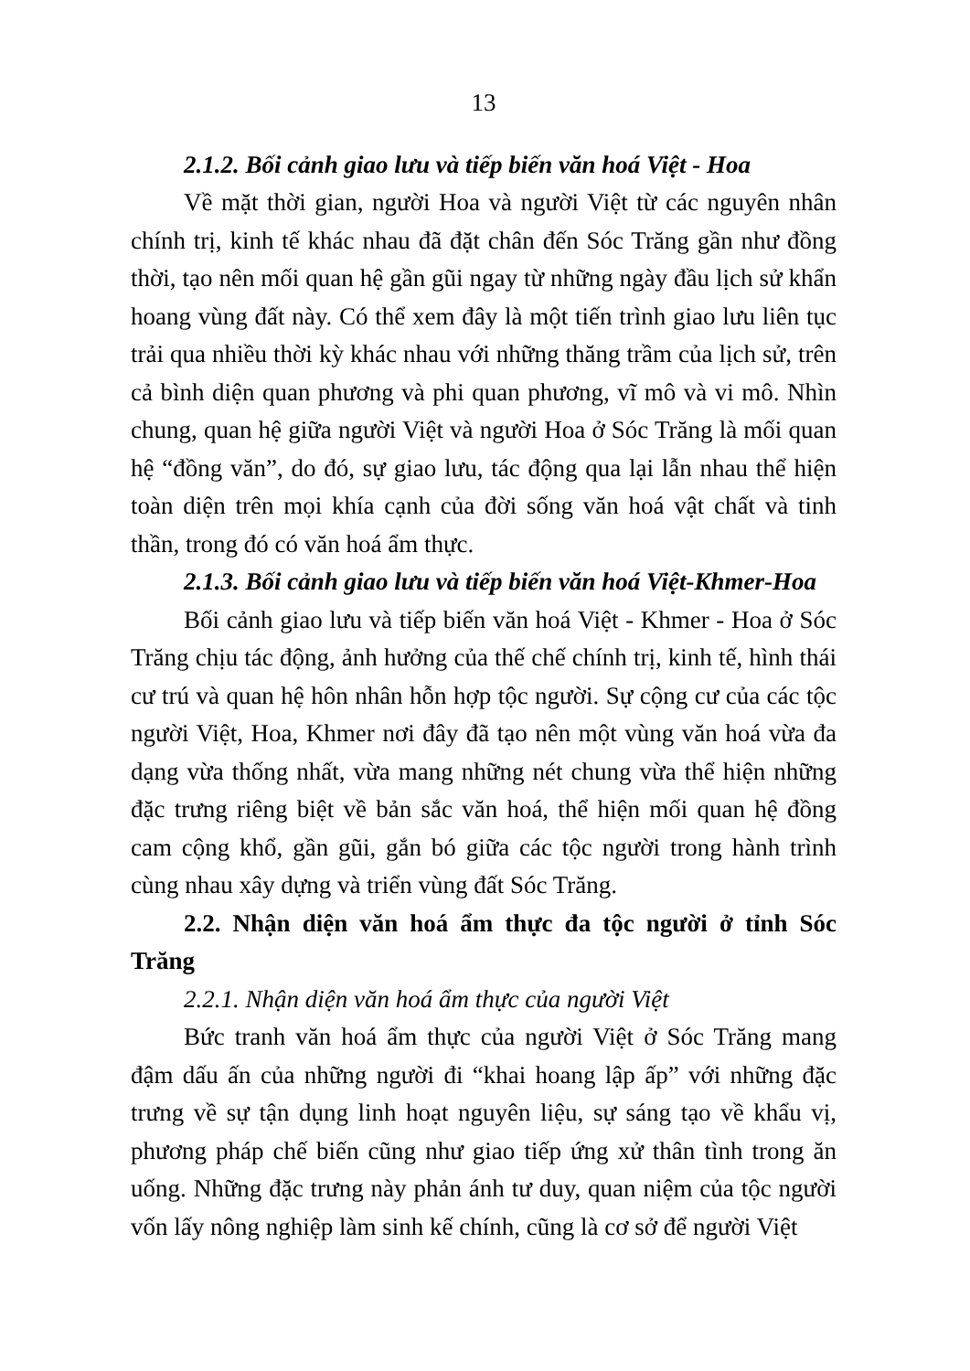13
2.1.2. Bối cảnh giao lưu và tiếp biến văn hoá Việt - Hoa
Về mặt thời gian, người Hoa và người Việt từ các nguyên nhân chính trị, kinh tế khác nhau đã đặt chân đến Sóc Trăng gần như đồng thời, tạo nên mối quan hệ gần gũi ngay từ những ngày đầu lịch sử khẩn hoang vùng đất này. Có thể xem đây là một tiến trình giao lưu liên tục trải qua nhiều thời kỳ khác nhau với những thăng trầm của lịch sử, trên cả bình diện quan phương và phi quan phương, vĩ mô và vi mô. Nhìn chung, quan hệ giữa người Việt và người Hoa ở Sóc Trăng là mối quan hệ “đồng văn”, do đó, sự giao lưu, tác động qua lại lẫn nhau thể hiện toàn diện trên mọi khía cạnh của đời sống văn hoá vật chất và tinh thần, trong đó có văn hoá ẩm thực.
2.1.3. Bối cảnh giao lưu và tiếp biến văn hoá Việt-Khmer-Hoa
Bối cảnh giao lưu và tiếp biến văn hoá Việt - Khmer - Hoa ở Sóc Trăng chịu tác động, ảnh hưởng của thế chế chính trị, kinh tế, hình thái cư trú và quan hệ hôn nhân hỗn hợp tộc người. Sự cộng cư của các tộc người Việt, Hoa, Khmer nơi đây đã tạo nên một vùng văn hoá vừa đa dạng vừa thống nhất, vừa mang những nét chung vừa thể hiện những đặc trưng riêng biệt về bản sắc văn hoá, thể hiện mối quan hệ đồng cam cộng khổ, gần gũi, gắn bó giữa các tộc người trong hành trình cùng nhau xây dựng và triển vùng đất Sóc Trăng.
2.2. Nhận diện văn hoá ẩm thực đa tộc người ở tỉnh Sóc Trăng
2.2.1. Nhận diện văn hoá ẩm thực của người Việt
Bức tranh văn hoá ẩm thực của người Việt ở Sóc Trăng mang đậm dấu ấn của những người đi “khai hoang lập ấp” với những đặc trưng về sự tận dụng linh hoạt nguyên liệu, sự sáng tạo về khẩu vị, phương pháp chế biến cũng như giao tiếp ứng xử thân tình trong ăn uống. Những đặc trưng này phản ánh tư duy, quan niệm của tộc người vốn lấy nông nghiệp làm sinh kế chính, cũng là cơ sở để người Việt